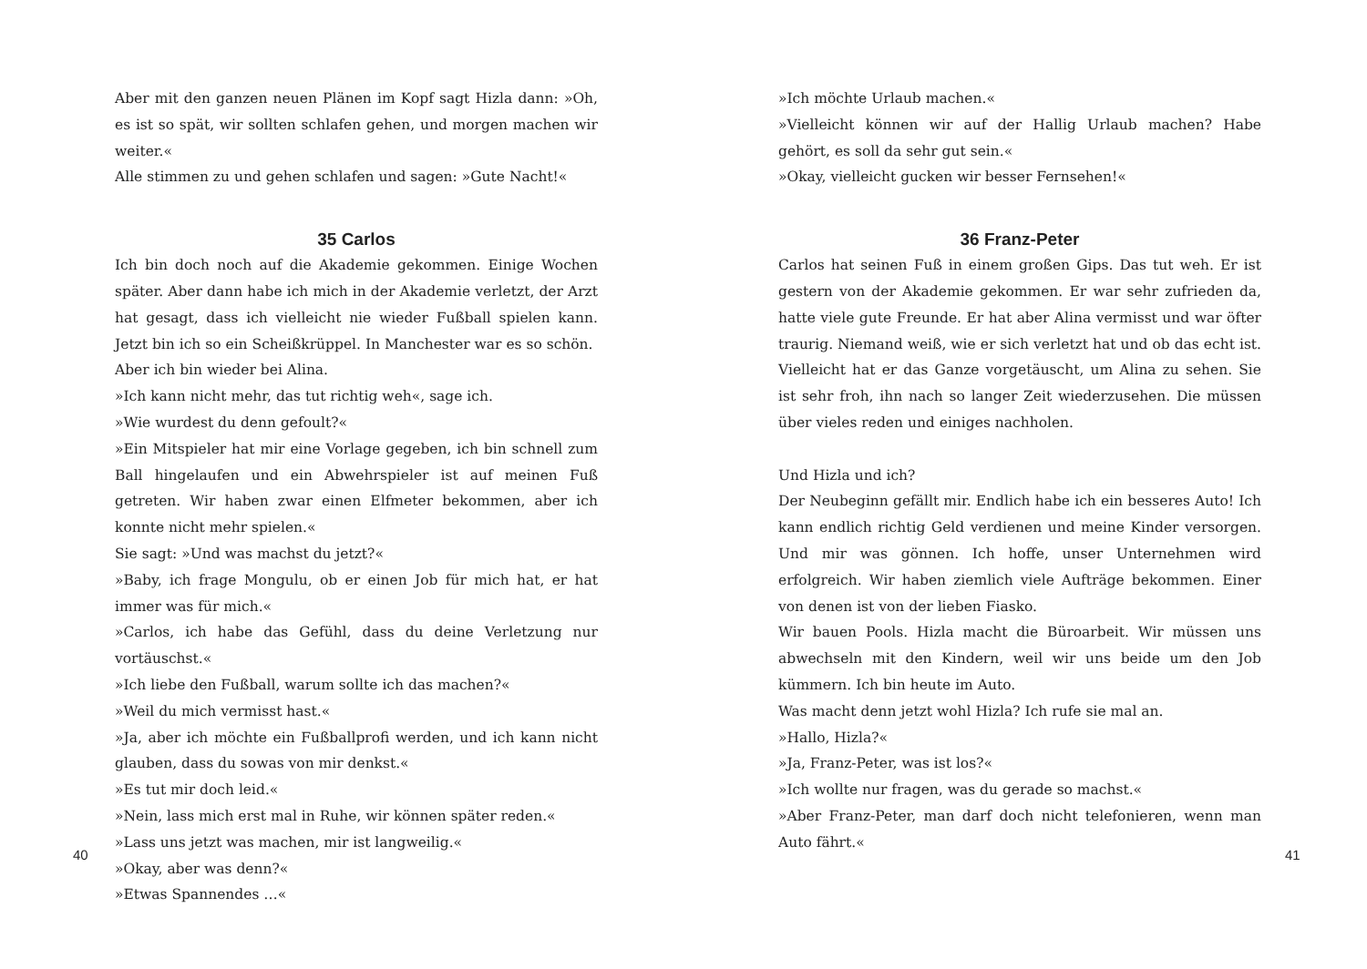Aber mit den ganzen neuen Plänen im Kopf sagt Hizla dann: »Oh, es ist so spät, wir sollten schlafen gehen, und morgen machen wir weiter.«
Alle stimmen zu und gehen schlafen und sagen: »Gute Nacht!«
35 Carlos
Ich bin doch noch auf die Akademie gekommen. Einige Wochen später. Aber dann habe ich mich in der Akademie verletzt, der Arzt hat gesagt, dass ich vielleicht nie wieder Fußball spielen kann. Jetzt bin ich so ein Scheißkrüppel. In Manchester war es so schön.
Aber ich bin wieder bei Alina.
»Ich kann nicht mehr, das tut richtig weh«, sage ich.
»Wie wurdest du denn gefoult?«
»Ein Mitspieler hat mir eine Vorlage gegeben, ich bin schnell zum Ball hingelaufen und ein Abwehrspieler ist auf meinen Fuß getreten. Wir haben zwar einen Elfmeter bekommen, aber ich konnte nicht mehr spielen.«
Sie sagt: »Und was machst du jetzt?«
»Baby, ich frage Mongulu, ob er einen Job für mich hat, er hat immer was für mich.«
»Carlos, ich habe das Gefühl, dass du deine Verletzung nur vortäuschst.«
»Ich liebe den Fußball, warum sollte ich das machen?«
»Weil du mich vermisst hast.«
»Ja, aber ich möchte ein Fußballprofi werden, und ich kann nicht glauben, dass du sowas von mir denkst.«
»Es tut mir doch leid.«
»Nein, lass mich erst mal in Ruhe, wir können später reden.«
»Lass uns jetzt was machen, mir ist langweilig.«
»Okay, aber was denn?«
»Etwas Spannendes …«
40
»Ich möchte Urlaub machen.«
»Vielleicht können wir auf der Hallig Urlaub machen? Habe gehört, es soll da sehr gut sein.«
»Okay, vielleicht gucken wir besser Fernsehen!«
36 Franz-Peter
Carlos hat seinen Fuß in einem großen Gips. Das tut weh. Er ist gestern von der Akademie gekommen. Er war sehr zufrieden da, hatte viele gute Freunde. Er hat aber Alina vermisst und war öfter traurig. Niemand weiß, wie er sich verletzt hat und ob das echt ist. Vielleicht hat er das Ganze vorgetäuscht, um Alina zu sehen. Sie ist sehr froh, ihn nach so langer Zeit wiederzusehen. Die müssen über vieles reden und einiges nachholen.
Und Hizla und ich?
Der Neubeginn gefällt mir. Endlich habe ich ein besseres Auto! Ich kann endlich richtig Geld verdienen und meine Kinder versorgen. Und mir was gönnen. Ich hoffe, unser Unternehmen wird erfolgreich. Wir haben ziemlich viele Aufträge bekommen. Einer von denen ist von der lieben Fiasko.
Wir bauen Pools. Hizla macht die Büroarbeit. Wir müssen uns abwechseln mit den Kindern, weil wir uns beide um den Job kümmern. Ich bin heute im Auto.
Was macht denn jetzt wohl Hizla? Ich rufe sie mal an.
»Hallo, Hizla?«
»Ja, Franz-Peter, was ist los?«
»Ich wollte nur fragen, was du gerade so machst.«
»Aber Franz-Peter, man darf doch nicht telefonieren, wenn man Auto fährt.«
41